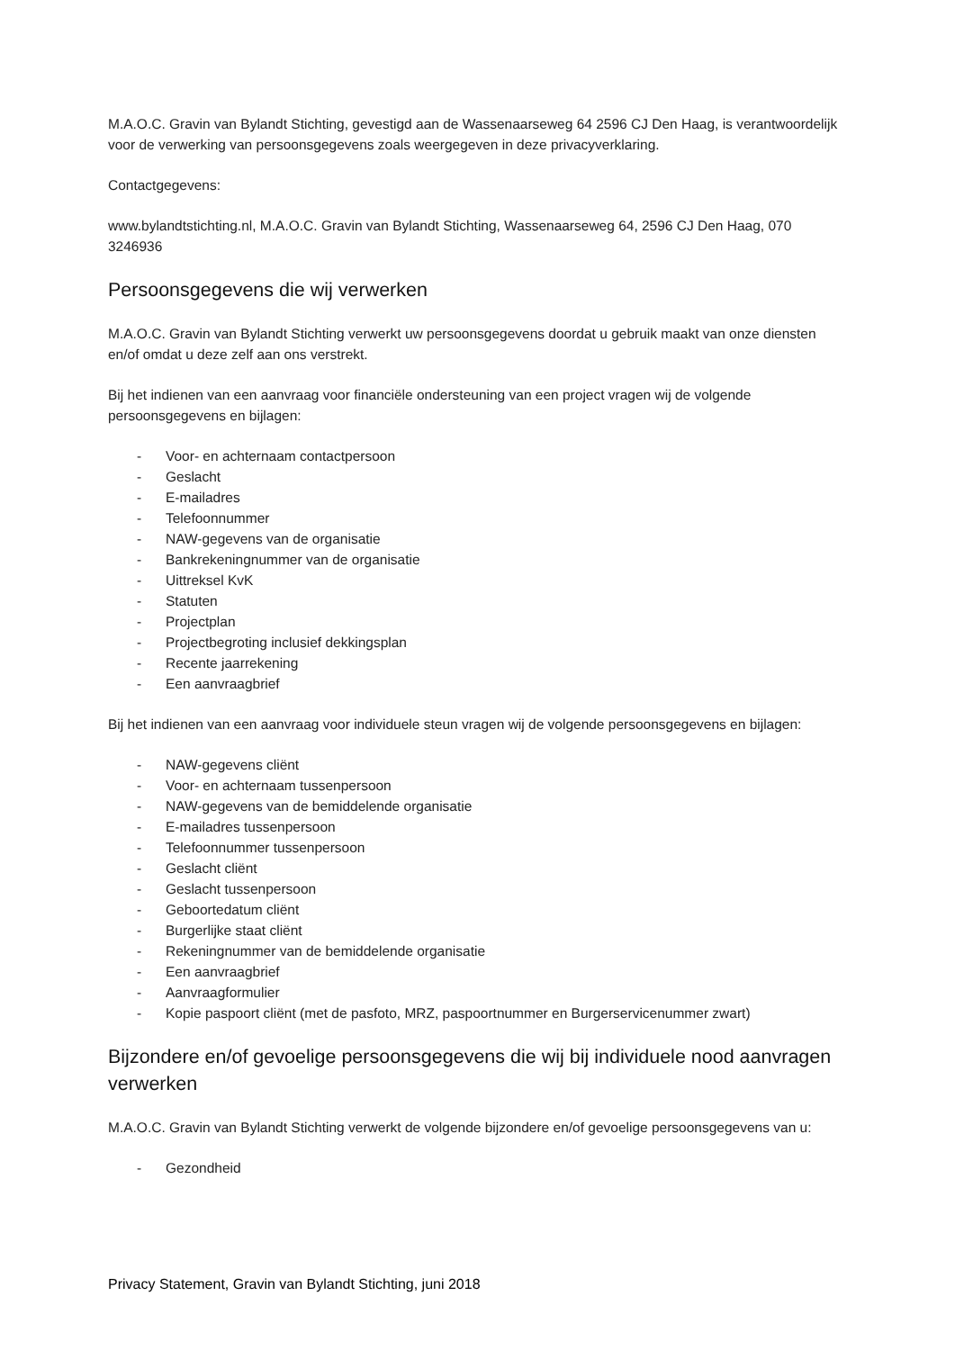M.A.O.C. Gravin van Bylandt Stichting, gevestigd aan de Wassenaarseweg 64 2596 CJ Den Haag, is verantwoordelijk voor de verwerking van persoonsgegevens zoals weergegeven in deze privacyverklaring.
Contactgegevens:
www.bylandtstichting.nl, M.A.O.C. Gravin van Bylandt Stichting, Wassenaarseweg 64, 2596 CJ Den Haag, 070 3246936
Persoonsgegevens die wij verwerken
M.A.O.C. Gravin van Bylandt Stichting verwerkt uw persoonsgegevens doordat u gebruik maakt van onze diensten en/of omdat u deze zelf aan ons verstrekt.
Bij het indienen van een aanvraag voor financiële ondersteuning van een project vragen wij de volgende persoonsgegevens en bijlagen:
- Voor- en achternaam contactpersoon
- Geslacht
- E-mailadres
- Telefoonnummer
- NAW-gegevens van de organisatie
- Bankrekeningnummer van de organisatie
- Uittreksel KvK
- Statuten
- Projectplan
- Projectbegroting inclusief dekkingsplan
- Recente jaarrekening
- Een aanvraagbrief
Bij het indienen van een aanvraag voor individuele steun vragen wij de volgende persoonsgegevens en bijlagen:
- NAW-gegevens cliënt
- Voor- en achternaam tussenpersoon
- NAW-gegevens van de bemiddelende organisatie
- E-mailadres tussenpersoon
- Telefoonnummer tussenpersoon
- Geslacht cliënt
- Geslacht tussenpersoon
- Geboortedatum cliënt
- Burgerlijke staat cliënt
- Rekeningnummer van de bemiddelende organisatie
- Een aanvraagbrief
- Aanvraagformulier
- Kopie paspoort cliënt (met de pasfoto, MRZ, paspoortnummer en Burgerservicenummer zwart)
Bijzondere en/of gevoelige persoonsgegevens die wij bij individuele nood aanvragen verwerken
M.A.O.C. Gravin van Bylandt Stichting verwerkt de volgende bijzondere en/of gevoelige persoonsgegevens van u:
- Gezondheid
Privacy Statement, Gravin van Bylandt Stichting, juni 2018